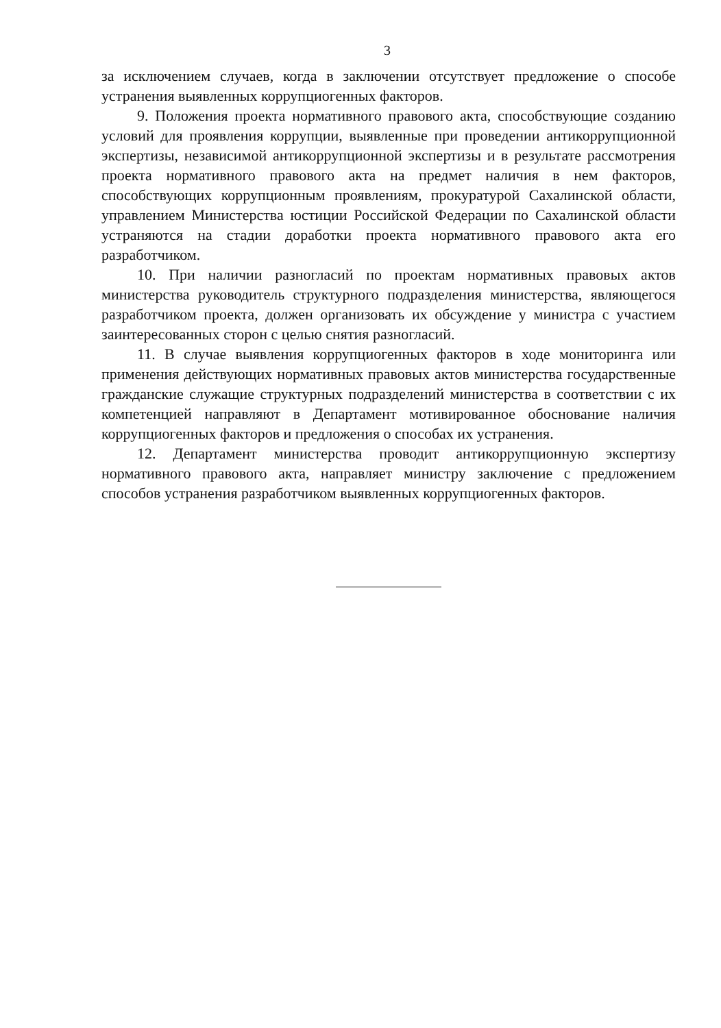3
за исключением случаев, когда в заключении отсутствует предложение о способе устранения выявленных коррупциогенных факторов.
9. Положения проекта нормативного правового акта, способствующие созданию условий для проявления коррупции, выявленные при проведении антикоррупционной экспертизы, независимой антикоррупционной экспертизы и в результате рассмотрения проекта нормативного правового акта на предмет наличия в нем факторов, способствующих коррупционным проявлениям, прокуратурой Сахалинской области, управлением Министерства юстиции Российской Федерации по Сахалинской области устраняются на стадии доработки проекта нормативного правового акта его разработчиком.
10. При наличии разногласий по проектам нормативных правовых актов министерства руководитель структурного подразделения министерства, являющегося разработчиком проекта, должен организовать их обсуждение у министра с участием заинтересованных сторон с целью снятия разногласий.
11. В случае выявления коррупциогенных факторов в ходе мониторинга или применения действующих нормативных правовых актов министерства государственные гражданские служащие структурных подразделений министерства в соответствии с их компетенцией направляют в Департамент мотивированное обоснование наличия коррупциогенных факторов и предложения о способах их устранения.
12. Департамент министерства проводит антикоррупционную экспертизу нормативного правового акта, направляет министру заключение с предложением способов устранения разработчиком выявленных коррупциогенных факторов.